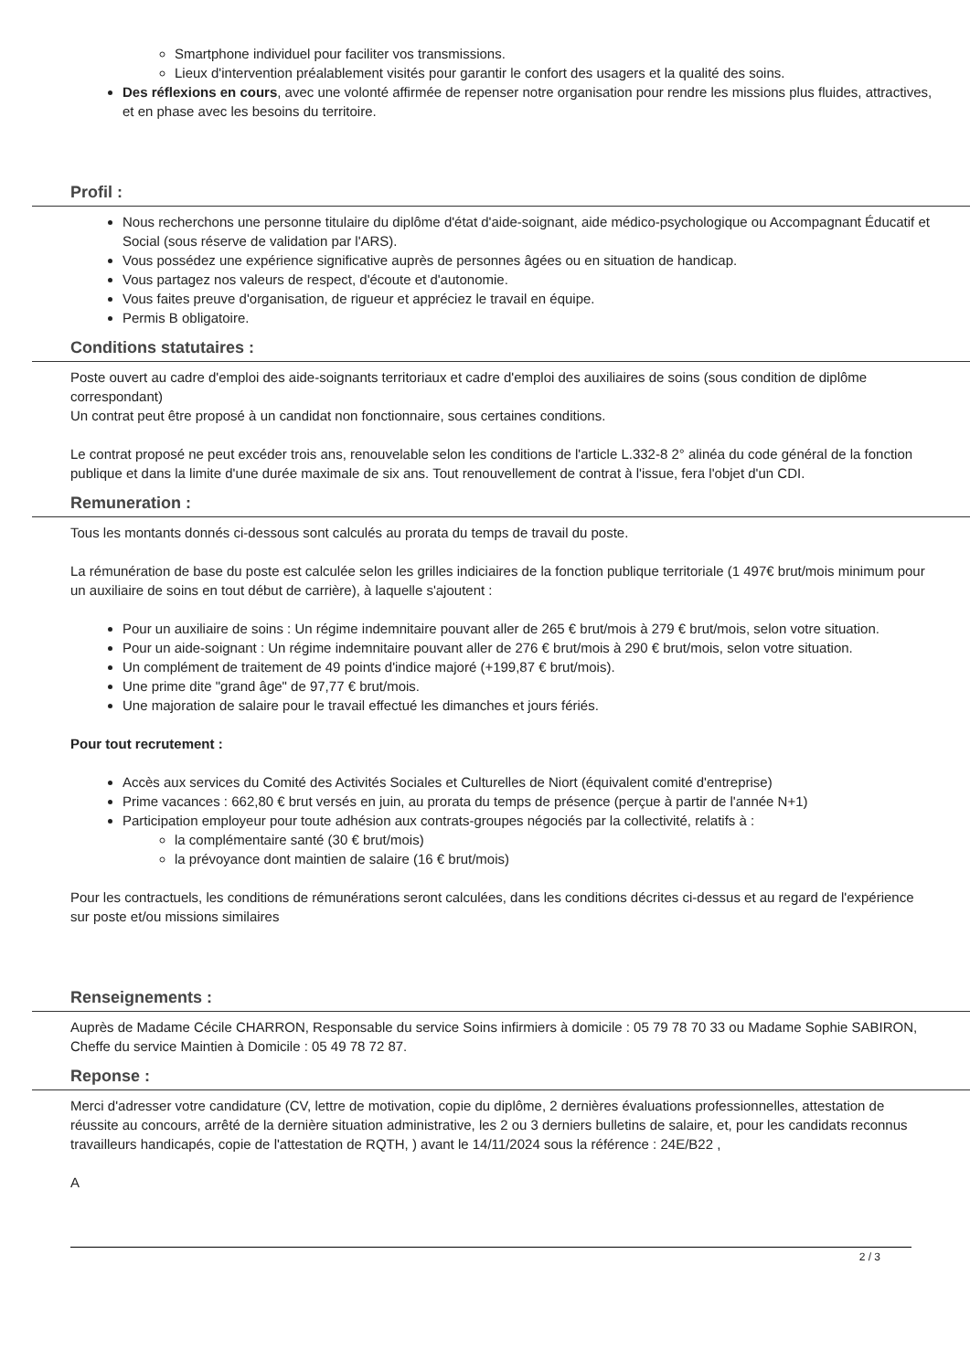Smartphone individuel pour faciliter vos transmissions.
Lieux d'intervention préalablement visités pour garantir le confort des usagers et la qualité des soins.
Des réflexions en cours, avec une volonté affirmée de repenser notre organisation pour rendre les missions plus fluides, attractives, et en phase avec les besoins du territoire.
Profil :
Nous recherchons une personne titulaire du diplôme d'état d'aide-soignant, aide médico-psychologique ou Accompagnant Éducatif et Social (sous réserve de validation par l'ARS).
Vous possédez une expérience significative auprès de personnes âgées ou en situation de handicap.
Vous partagez nos valeurs de respect, d'écoute et d'autonomie.
Vous faites preuve d'organisation, de rigueur et appréciez le travail en équipe.
Permis B obligatoire.
Conditions statutaires :
Poste ouvert au cadre d'emploi des aide-soignants territoriaux et cadre d'emploi des auxiliaires de soins (sous condition de diplôme correspondant)
Un contrat peut être proposé à un candidat non fonctionnaire, sous certaines conditions.
Le contrat proposé ne peut excéder trois ans, renouvelable selon les conditions de l'article L.332-8 2° alinéa du code général de la fonction publique et dans la limite d'une durée maximale de six ans. Tout renouvellement de contrat à l'issue, fera l'objet d'un CDI.
Remuneration :
Tous les montants donnés ci-dessous sont calculés au prorata du temps de travail du poste.
La rémunération de base du poste est calculée selon les grilles indiciaires de la fonction publique territoriale (1 497€ brut/mois minimum pour un auxiliaire de soins en tout début de carrière), à laquelle s'ajoutent :
Pour un auxiliaire de soins : Un régime indemnitaire pouvant aller de 265 € brut/mois à 279 € brut/mois, selon votre situation.
Pour un aide-soignant : Un régime indemnitaire pouvant aller de 276 € brut/mois à 290 € brut/mois, selon votre situation.
Un complément de traitement de 49 points d'indice majoré (+199,87 € brut/mois).
Une prime dite "grand âge" de 97,77 € brut/mois.
Une majoration de salaire pour le travail effectué les dimanches et jours fériés.
Pour tout recrutement :
Accès aux services du Comité des Activités Sociales et Culturelles de Niort (équivalent comité d'entreprise)
Prime vacances : 662,80 € brut versés en juin, au prorata du temps de présence (perçue à partir de l'année N+1)
Participation employeur pour toute adhésion aux contrats-groupes négociés par la collectivité, relatifs à :
la complémentaire santé (30 € brut/mois)
la prévoyance dont maintien de salaire (16 € brut/mois)
Pour les contractuels, les conditions de rémunérations seront calculées, dans les conditions décrites ci-dessus et au regard de l'expérience sur poste et/ou missions similaires
Renseignements :
Auprès de Madame Cécile CHARRON, Responsable du service Soins infirmiers à domicile : 05 79 78 70 33 ou Madame Sophie SABIRON, Cheffe du service Maintien à Domicile : 05 49 78 72 87.
Reponse :
Merci d'adresser votre candidature (CV, lettre de motivation, copie du diplôme, 2 dernières évaluations professionnelles, attestation de réussite au concours, arrêté de la dernière situation administrative, les 2 ou 3 derniers bulletins de salaire, et, pour les candidats reconnus travailleurs handicapés, copie de l'attestation de RQTH, ) avant le 14/11/2024 sous la référence : 24E/B22 ,
A
2 / 3